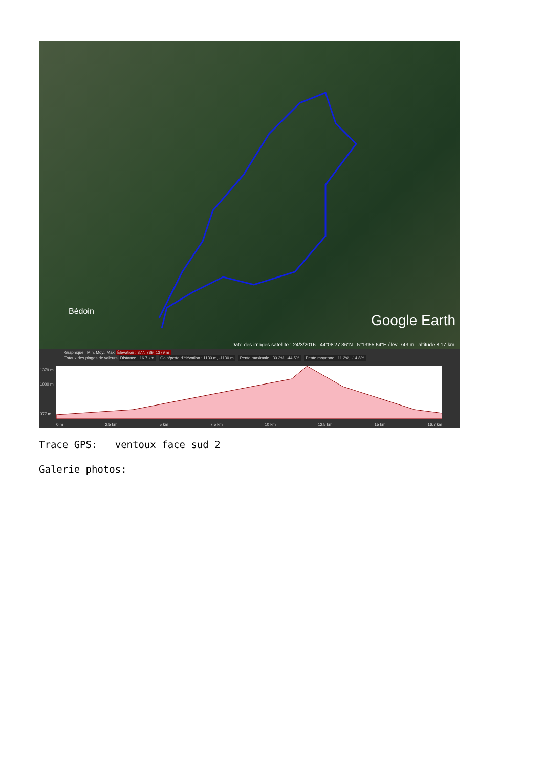Bédoin Google Earth
Date des images satellite : 24/3/2016 44°08'27.36"N 5°13'55.64"E élév. 743 m altitude 8.17 km
Graphique : Min, Moy., Max Élévation : 377, 789, 1379 m
Totaux des plages de valeurs Distance : 16.7 km Gain/perte d'élévation : 1130 m, -1130 m Pente maximale : 30.3%, -44.5% Pente moyenne : 11.2%, -14.8%
1379 m
1000 m
377 m
0 m 2.5 km 5 km 7.5 km 10 km 12.5 km 15 km 16.7 km
Trace GPS: ventoux face sud 2
Galerie photos: